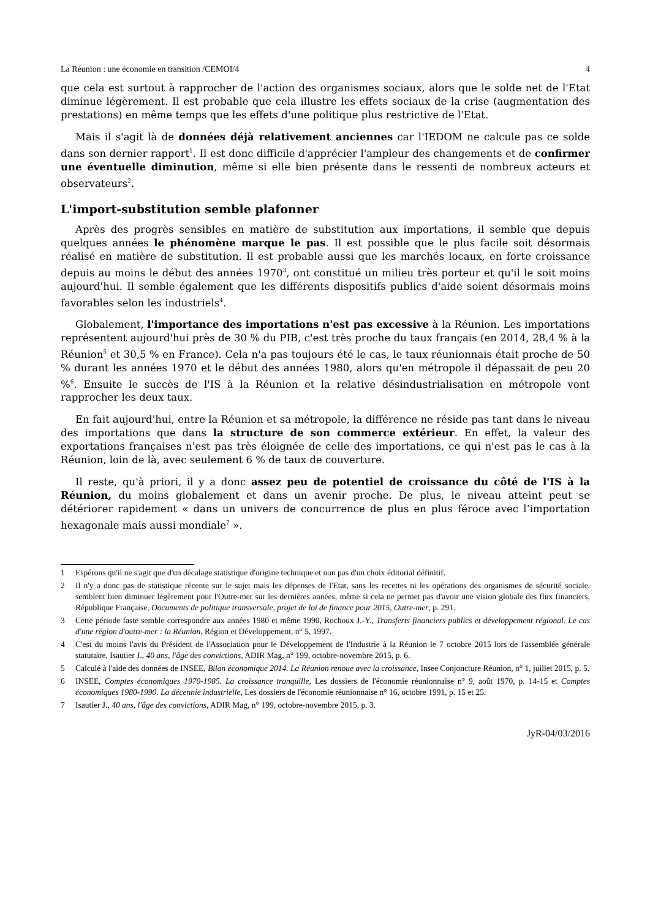La Réunion : une économie en transition /CEMOI/4 4
que cela est surtout à rapprocher de l'action des organismes sociaux, alors que le solde net de l'Etat diminue légèrement. Il est probable que cela illustre les effets sociaux de la crise (augmentation des prestations) en même temps que les effets d'une politique plus restrictive de l'Etat.
Mais il s'agit là de données déjà relativement anciennes car l'IEDOM ne calcule pas ce solde dans son dernier rapport<sup>1</sup>. Il est donc difficile d'apprécier l'ampleur des changements et de confirmer une éventuelle diminution, même si elle bien présente dans le ressenti de nombreux acteurs et observateurs<sup>2</sup>.
L'import-substitution semble plafonner
Après des progrès sensibles en matière de substitution aux importations, il semble que depuis quelques années le phénomène marque le pas. Il est possible que le plus facile soit désormais réalisé en matière de substitution. Il est probable aussi que les marchés locaux, en forte croissance depuis au moins le début des années 1970<sup>3</sup>, ont constitué un milieu très porteur et qu'il le soit moins aujourd'hui. Il semble également que les différents dispositifs publics d'aide soient désormais moins favorables selon les industriels<sup>4</sup>.
Globalement, l'importance des importations n'est pas excessive à la Réunion. Les importations représentent aujourd'hui près de 30 % du PIB, c'est très proche du taux français (en 2014, 28,4 % à la Réunion<sup>5</sup> et 30,5 % en France). Cela n'a pas toujours été le cas, le taux réunionnais était proche de 50 % durant les années 1970 et le début des années 1980, alors qu'en métropole il dépassait de peu 20 %<sup>6</sup>. Ensuite le succès de l'IS à la Réunion et la relative désindustrialisation en métropole vont rapprocher les deux taux.
En fait aujourd'hui, entre la Réunion et sa métropole, la différence ne réside pas tant dans le niveau des importations que dans la structure de son commerce extérieur. En effet, la valeur des exportations françaises n'est pas très éloignée de celle des importations, ce qui n'est pas le cas à la Réunion, loin de là, avec seulement 6 % de taux de couverture.
Il reste, qu'à priori, il y a donc assez peu de potentiel de croissance du côté de l'IS à la Réunion, du moins globalement et dans un avenir proche. De plus, le niveau atteint peut se détériorer rapidement « dans un univers de concurrence de plus en plus féroce avec l’importation hexagonale mais aussi mondiale<sup>7</sup> ».
1 Espérons qu'il ne s'agit que d'un décalage statistique d'origine technique et non pas d'un choix éditorial définitif.
2 Il n'y a donc pas de statistique récente sur le sujet mais les dépenses de l'Etat, sans les recettes ni les opérations des organismes de sécurité sociale, semblent bien diminuer légèrement pour l'Outre-mer sur les dernières années, même si cela ne permet pas d'avoir une vision globale des flux financiers, République Française, Documents de politique transversale, projet de loi de finance pour 2015, Outre-mer, p. 291.
3 Cette période faste semble correspondre aux années 1980 et même 1990, Rochoux J.-Y., Transferts financiers publics et développement régional. Le cas d'une région d'outre-mer : la Réunion, Région et Développement, n° 5, 1997.
4 C'est du moins l'avis du Président de l'Association pour le Développement de l'Industrie à la Réunion le 7 octobre 2015 lors de l'assemblée générale statutaire, Isautier J., 40 ans, l'âge des convictions, ADIR Mag, n° 199, octobre-novembre 2015, p. 6.
5 Calculé à l'aide des données de INSEE, Bilan économique 2014. La Réunion renoue avec la croissance, Insee Conjoncture Réunion, n° 1, juillet 2015, p. 5.
6 INSEE, Comptes économiques 1970-1985. La croissance tranquille, Les dossiers de l'économie réunionnaise n° 9, août 1970, p. 14-15 et Comptes économiques 1980-1990. La décennie industrielle, Les dossiers de l'économie réunionnaise n° 16, octobre 1991, p. 15 et 25.
7 Isautier J., 40 ans, l'âge des convictions, ADIR Mag, n° 199, octobre-novembre 2015, p. 3.
JyR-04/03/2016